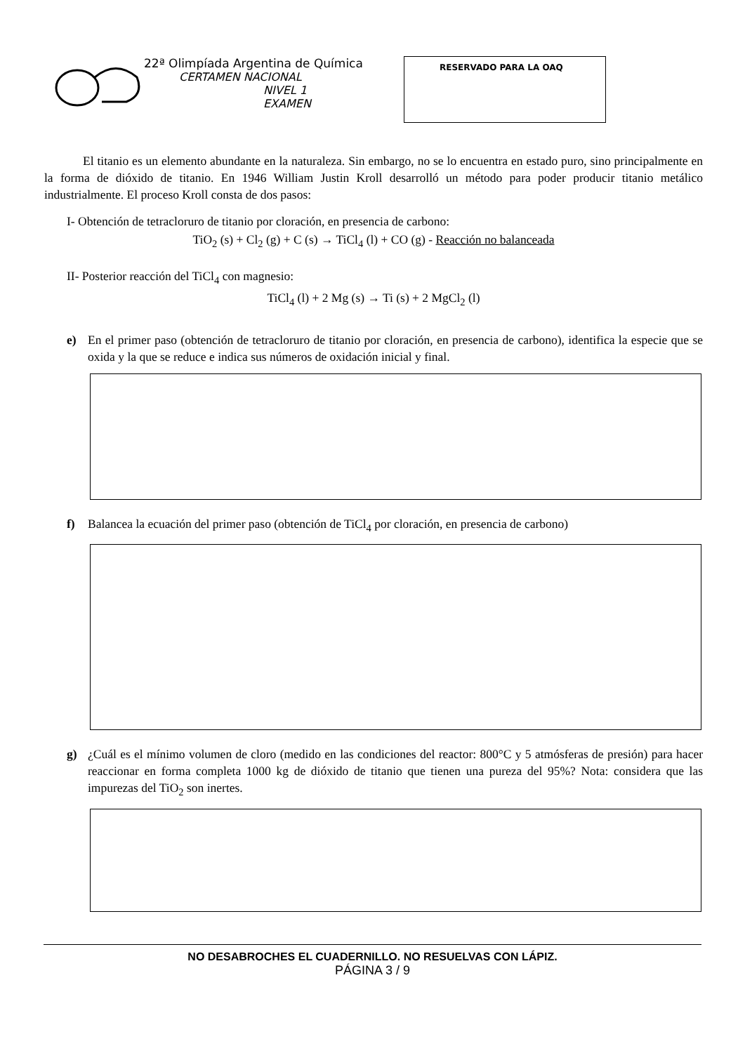22ª Olimpíada Argentina de Química
CERTAMEN NACIONAL
NIVEL 1
EXAMEN
RESERVADO PARA LA OAQ
El titanio es un elemento abundante en la naturaleza. Sin embargo, no se lo encuentra en estado puro, sino principalmente en la forma de dióxido de titanio. En 1946 William Justin Kroll desarrolló un método para poder producir titanio metálico industrialmente. El proceso Kroll consta de dos pasos:
I- Obtención de tetracloruro de titanio por cloración, en presencia de carbono:
TiO<sub>2</sub> (s) + Cl<sub>2</sub> (g) + C (s) → TiCl<sub>4</sub> (l) + CO (g) - Reacción no balanceada
II- Posterior reacción del TiCl<sub>4</sub> con magnesio:
TiCl<sub>4</sub> (l) + 2 Mg (s) → Ti (s) + 2 MgCl<sub>2</sub> (l)
e) En el primer paso (obtención de tetracloruro de titanio por cloración, en presencia de carbono), identifica la especie que se oxida y la que se reduce e indica sus números de oxidación inicial y final.
f) Balancea la ecuación del primer paso (obtención de TiCl<sub>4</sub> por cloración, en presencia de carbono)
g) ¿Cuál es el mínimo volumen de cloro (medido en las condiciones del reactor: 800°C y 5 atmósferas de presión) para hacer reaccionar en forma completa 1000 kg de dióxido de titanio que tienen una pureza del 95%? Nota: considera que las impurezas del TiO<sub>2</sub> son inertes.
NO DESABROCHES EL CUADERNILLO. NO RESUELVAS CON LÁPIZ.
PÁGINA 3 / 9